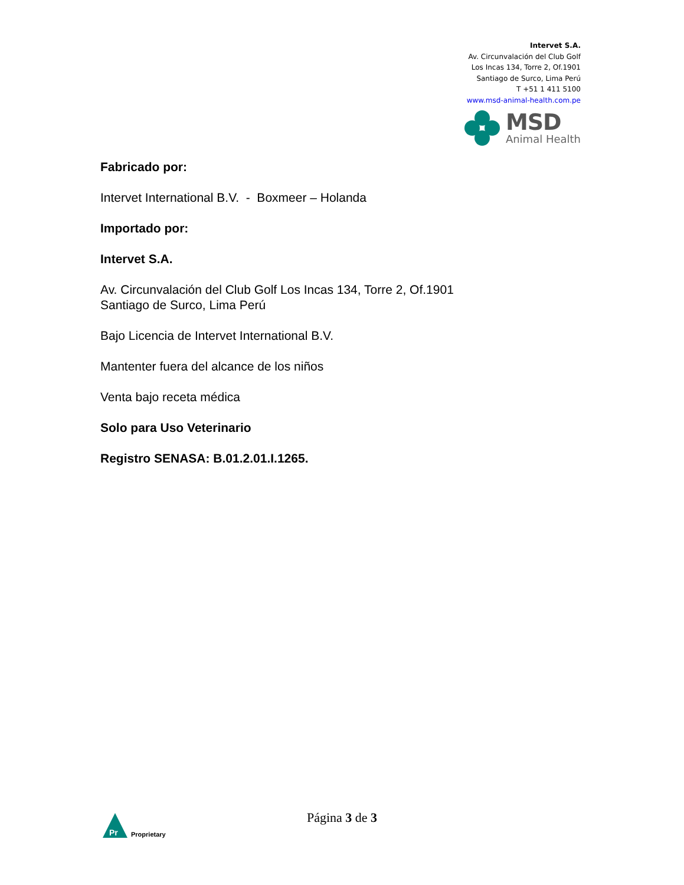Intervet S.A.
Av. Circunvalación del Club Golf
Los Incas 134, Torre 2, Of.1901
Santiago de Surco, Lima Perú
T +51 1 411 5100
www.msd-animal-health.com.pe
MSD
Animal Health
Fabricado por:
Intervet International B.V. - Boxmeer – Holanda
Importado por:
Intervet S.A.
Av. Circunvalación del Club Golf Los Incas 134, Torre 2, Of.1901
Santiago de Surco, Lima Perú
Bajo Licencia de Intervet International B.V.
Mantenter fuera del alcance de los niños
Venta bajo receta médica
Solo para Uso Veterinario
Registro SENASA: B.01.2.01.I.1265.
Pr
Proprietary
Página 3 de 3